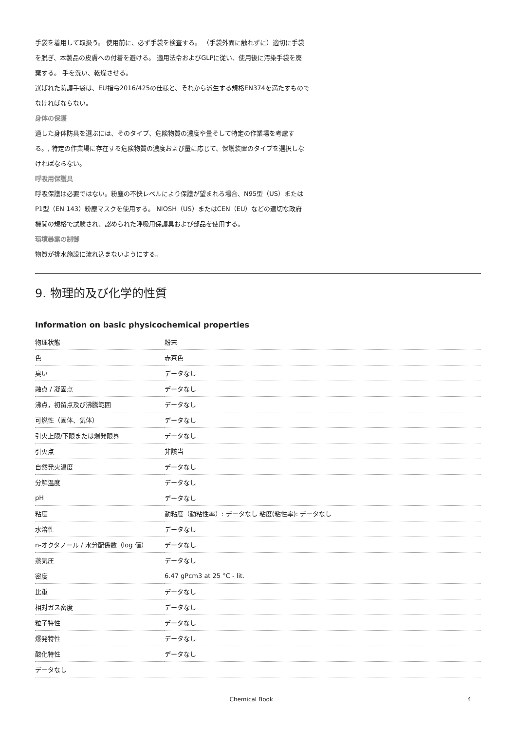手袋を着用して取扱う。 使用前に、必ず手袋を検査する。 （手袋外面に触れずに）適切に手袋
を脱ぎ、本製品の皮膚への付着を避ける。 適用法令およびGLPに従い、使用後に汚染手袋を廃
棄する。 手を洗い、乾燥させる。
選ばれた防護手袋は、EU指令2016/425の仕様と、それから派生する規格EN374を満たすもので
なければならない。
身体の保護
適した身体防具を選ぶには、そのタイプ、危険物質の濃度や量そして特定の作業場を考慮す
る。, 特定の作業場に存在する危険物質の濃度および量に応じて、保護装置のタイプを選択しな
ければならない。
呼吸用保護具
呼吸保護は必要ではない。粉塵の不快レベルにより保護が望まれる場合、N95型（US）または
P1型（EN 143）粉塵マスクを使用する。 NIOSH（US）またはCEN（EU）などの適切な政府
機関の規格で試験され、認められた呼吸用保護具および部品を使用する。
環境暴露の制御
物質が排水施設に流れ込まないようにする。
9. 物理的及び化学的性質
Information on basic physicochemical properties
| 物理状態 | 粉末 |
| 色 | 赤茶色 |
| 臭い | データなし |
| 融点 / 凝固点 | データなし |
| 沸点，初留点及び沸騰範囲 | データなし |
| 可燃性（固体、気体） | データなし |
| 引火上限/下限または爆発限界 | データなし |
| 引火点 | 非該当 |
| 自然発火温度 | データなし |
| 分解温度 | データなし |
| pH | データなし |
| 粘度 | 動粘度（動粘性率）: データなし 粘度(粘性率): データなし |
| 水溶性 | データなし |
| n-オクタノール / 水分配係数（log 値） | データなし |
| 蒸気圧 | データなし |
| 密度 | 6.47 gPcm3 at 25 °C - lit. |
| 比重 | データなし |
| 相対ガス密度 | データなし |
| 粒子特性 | データなし |
| 爆発特性 | データなし |
| 酸化特性 | データなし |
| データなし | |
Chemical Book 4